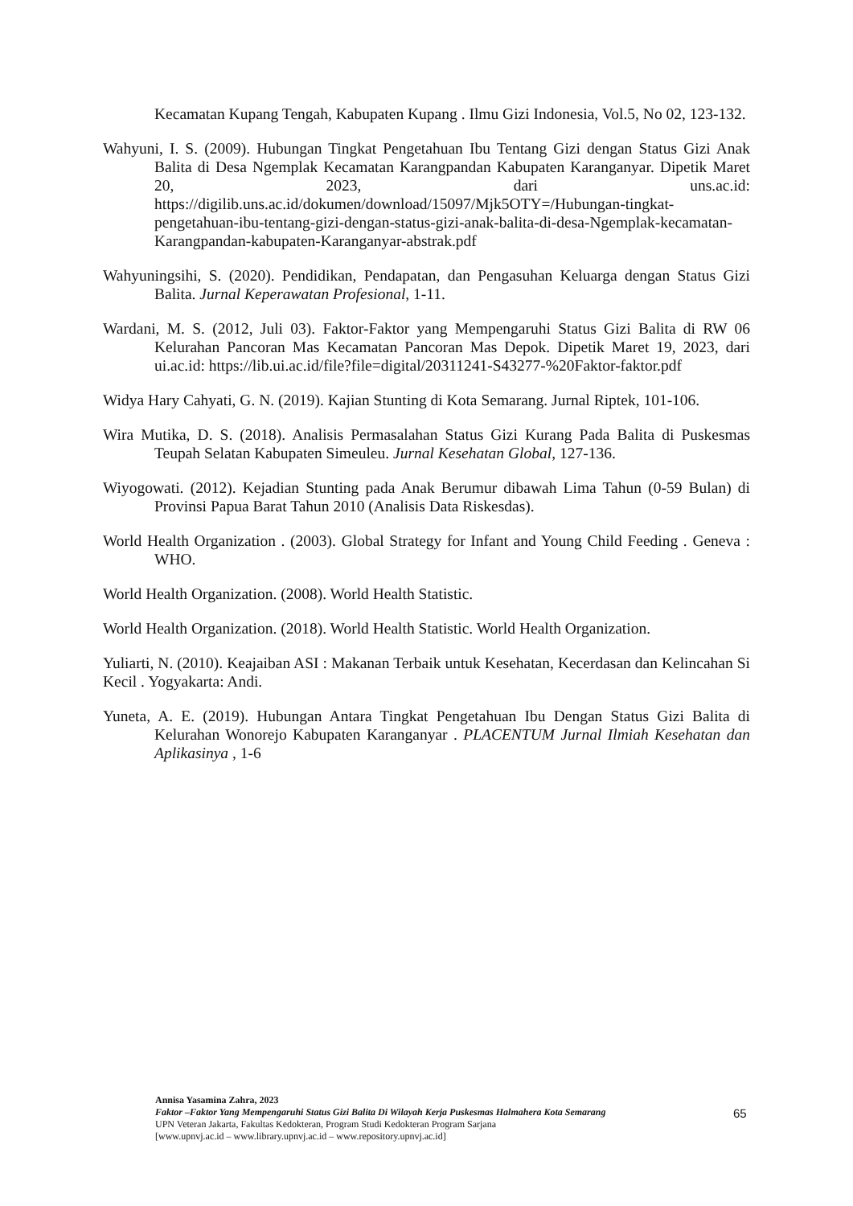Kecamatan Kupang Tengah, Kabupaten Kupang . Ilmu Gizi Indonesia, Vol.5, No 02, 123-132.
Wahyuni, I. S. (2009). Hubungan Tingkat Pengetahuan Ibu Tentang Gizi dengan Status Gizi Anak Balita di Desa Ngemplak Kecamatan Karangpandan Kabupaten Karanganyar. Dipetik Maret 20, 2023, dari uns.ac.id: https://digilib.uns.ac.id/dokumen/download/15097/Mjk5OTY=/Hubungan-tingkat-pengetahuan-ibu-tentang-gizi-dengan-status-gizi-anak-balita-di-desa-Ngemplak-kecamatan-Karangpandan-kabupaten-Karanganyar-abstrak.pdf
Wahyuningsihi, S. (2020). Pendidikan, Pendapatan, dan Pengasuhan Keluarga dengan Status Gizi Balita. Jurnal Keperawatan Profesional, 1-11.
Wardani, M. S. (2012, Juli 03). Faktor-Faktor yang Mempengaruhi Status Gizi Balita di RW 06 Kelurahan Pancoran Mas Kecamatan Pancoran Mas Depok. Dipetik Maret 19, 2023, dari ui.ac.id: https://lib.ui.ac.id/file?file=digital/20311241-S43277-%20Faktor-faktor.pdf
Widya Hary Cahyati, G. N. (2019). Kajian Stunting di Kota Semarang. Jurnal Riptek, 101-106.
Wira Mutika, D. S. (2018). Analisis Permasalahan Status Gizi Kurang Pada Balita di Puskesmas Teupah Selatan Kabupaten Simeuleu. Jurnal Kesehatan Global, 127-136.
Wiyogowati. (2012). Kejadian Stunting pada Anak Berumur dibawah Lima Tahun (0-59 Bulan) di Provinsi Papua Barat Tahun 2010 (Analisis Data Riskesdas).
World Health Organization . (2003). Global Strategy for Infant and Young Child Feeding . Geneva : WHO.
World Health Organization. (2008). World Health Statistic.
World Health Organization. (2018). World Health Statistic. World Health Organization.
Yuliarti, N. (2010). Keajaiban ASI : Makanan Terbaik untuk Kesehatan, Kecerdasan dan Kelincahan Si Kecil . Yogyakarta: Andi.
Yuneta, A. E. (2019). Hubungan Antara Tingkat Pengetahuan Ibu Dengan Status Gizi Balita di Kelurahan Wonorejo Kabupaten Karanganyar . PLACENTUM Jurnal Ilmiah Kesehatan dan Aplikasinya , 1-6
Annisa Yasamina Zahra, 2023
Faktor –Faktor Yang Mempengaruhi Status Gizi Balita Di Wilayah Kerja Puskesmas Halmahera Kota Semarang
UPN Veteran Jakarta, Fakultas Kedokteran, Program Studi Kedokteran Program Sarjana
[www.upnvj.ac.id – www.library.upnvj.ac.id – www.repository.upnvj.ac.id]
65